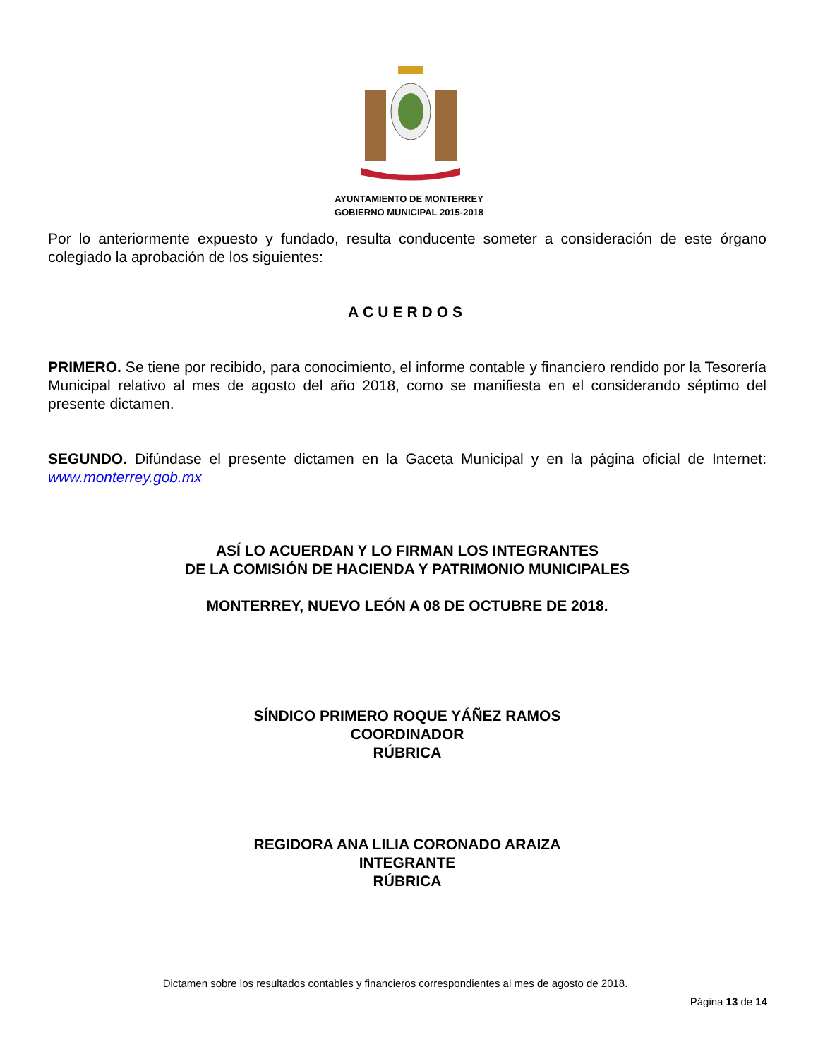AYUNTAMIENTO DE MONTERREY
GOBIERNO MUNICIPAL 2015-2018
Por lo anteriormente expuesto y fundado, resulta conducente someter a consideración de este órgano colegiado la aprobación de los siguientes:
ACUERDOS
PRIMERO. Se tiene por recibido, para conocimiento, el informe contable y financiero rendido por la Tesorería Municipal relativo al mes de agosto del año 2018, como se manifiesta en el considerando séptimo del presente dictamen.
SEGUNDO. Difúndase el presente dictamen en la Gaceta Municipal y en la página oficial de Internet: www.monterrey.gob.mx
ASÍ LO ACUERDAN Y LO FIRMAN LOS INTEGRANTES
DE LA COMISIÓN DE HACIENDA Y PATRIMONIO MUNICIPALES
MONTERREY, NUEVO LEÓN A 08 DE OCTUBRE DE 2018.
SÍNDICO PRIMERO ROQUE YÁÑEZ RAMOS
COORDINADOR
RÚBRICA
REGIDORA ANA LILIA CORONADO ARAIZA
INTEGRANTE
RÚBRICA
Dictamen sobre los resultados contables y financieros correspondientes al mes de agosto de 2018.
Página 13 de 14